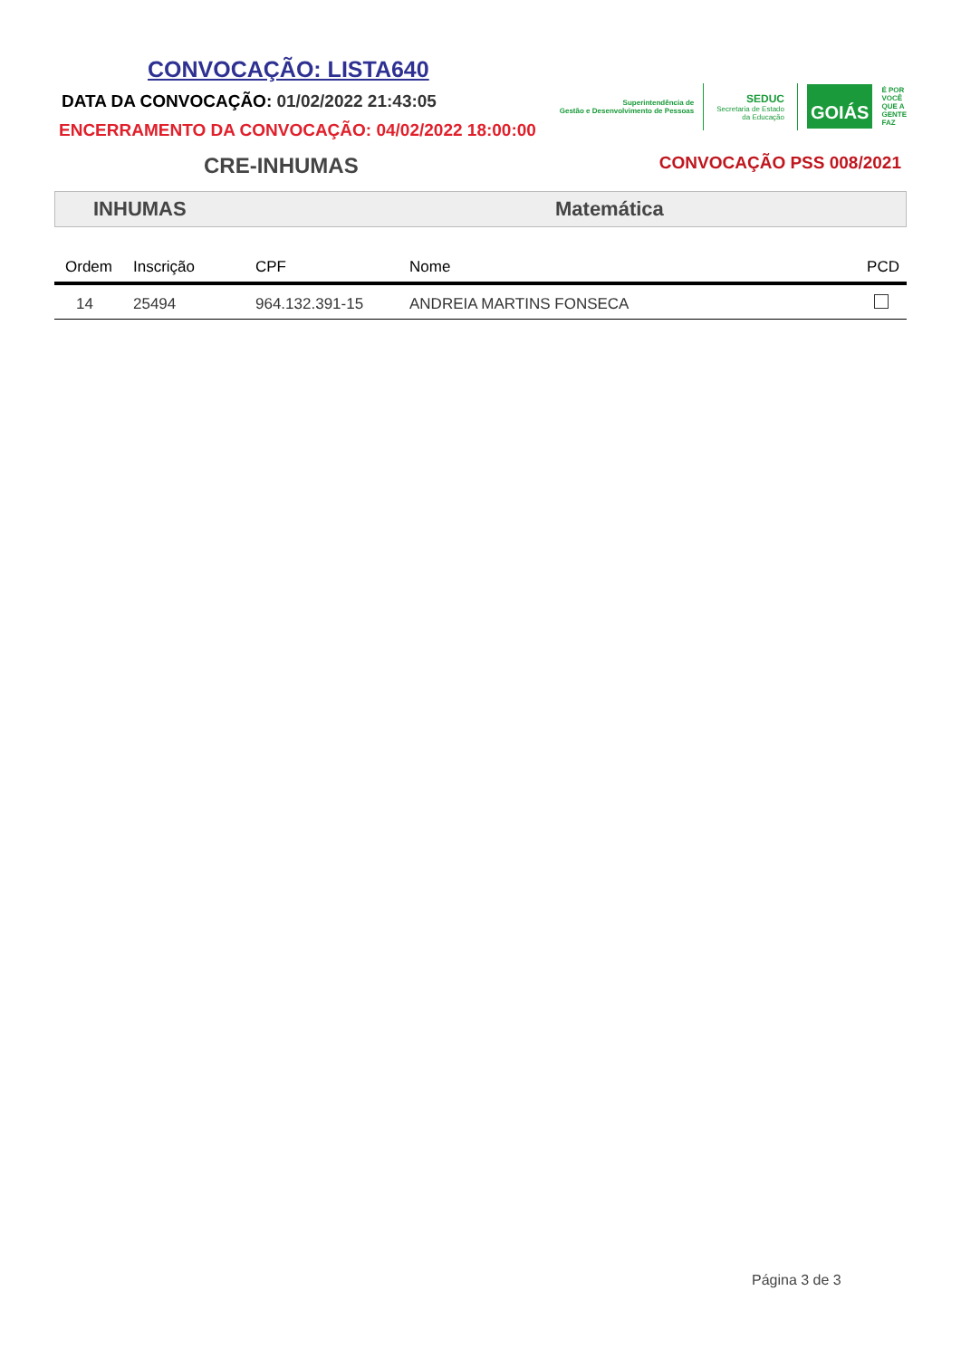CONVOCAÇÃO: LISTA640
DATA DA CONVOCAÇÃO: 01/02/2022 21:43:05
ENCERRAMENTO DA CONVOCAÇÃO: 04/02/2022 18:00:00
Superintendência de
Gestão e Desenvolvimento de Pessoas
SEDUC
Secretaria de Estado
da Educação
GOIÁS
É POR
VOCÊ
QUE A
GENTE
FAZ
CRE-INHUMAS
CONVOCAÇÃO PSS 008/2021
INHUMAS Matemática
| Ordem | Inscrição | CPF | Nome | PCD |
| --- | --- | --- | --- | --- |
| 14 | 25494 | 964.132.391-15 | ANDREIA MARTINS FONSECA | |
Página 3 de 3